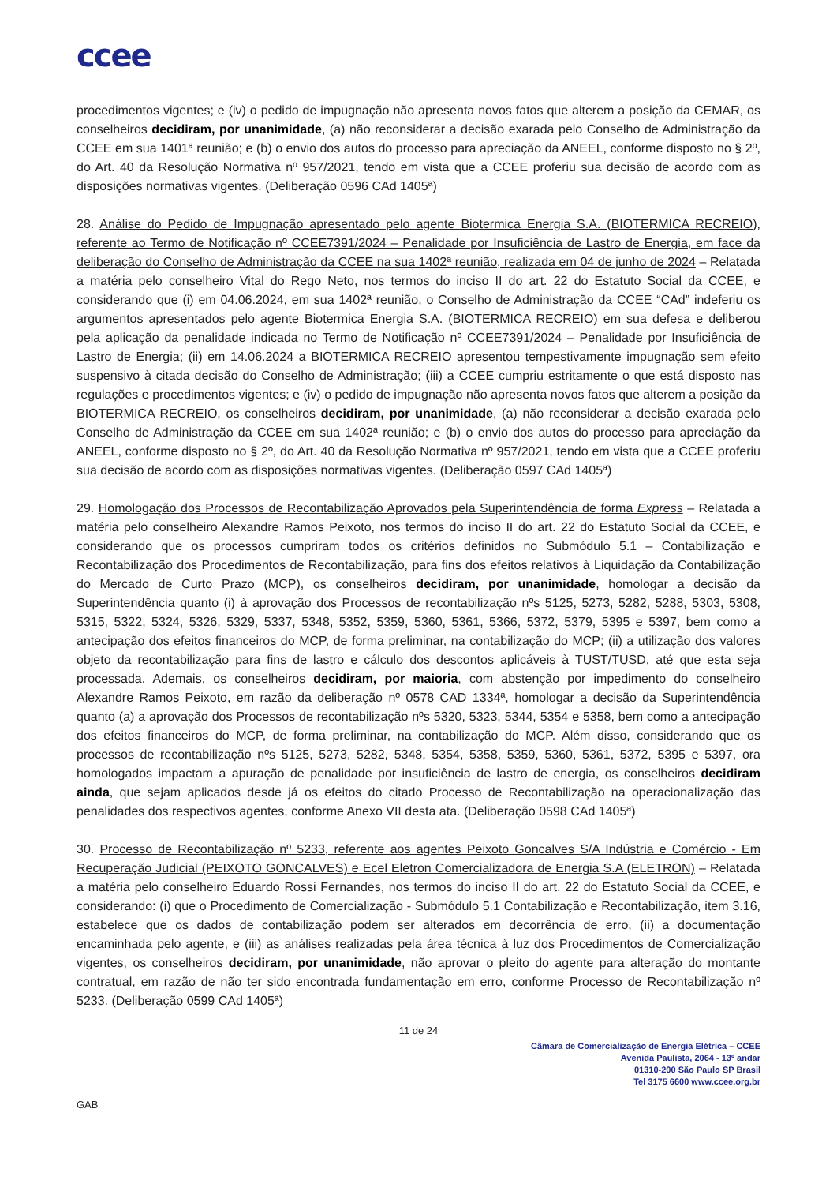ccee
procedimentos vigentes; e (iv) o pedido de impugnação não apresenta novos fatos que alterem a posição da CEMAR, os conselheiros decidiram, por unanimidade, (a) não reconsiderar a decisão exarada pelo Conselho de Administração da CCEE em sua 1401ª reunião; e (b) o envio dos autos do processo para apreciação da ANEEL, conforme disposto no § 2º, do Art. 40 da Resolução Normativa nº 957/2021, tendo em vista que a CCEE proferiu sua decisão de acordo com as disposições normativas vigentes. (Deliberação 0596 CAd 1405ª)
28. Análise do Pedido de Impugnação apresentado pelo agente Biotermica Energia S.A. (BIOTERMICA RECREIO), referente ao Termo de Notificação nº CCEE7391/2024 – Penalidade por Insuficiência de Lastro de Energia, em face da deliberação do Conselho de Administração da CCEE na sua 1402ª reunião, realizada em 04 de junho de 2024 – Relatada a matéria pelo conselheiro Vital do Rego Neto, nos termos do inciso II do art. 22 do Estatuto Social da CCEE, e considerando que (i) em 04.06.2024, em sua 1402ª reunião, o Conselho de Administração da CCEE “CAd” indeferiu os argumentos apresentados pelo agente Biotermica Energia S.A. (BIOTERMICA RECREIO) em sua defesa e deliberou pela aplicação da penalidade indicada no Termo de Notificação nº CCEE7391/2024 – Penalidade por Insuficiência de Lastro de Energia; (ii) em 14.06.2024 a BIOTERMICA RECREIO apresentou tempestivamente impugnação sem efeito suspensivo à citada decisão do Conselho de Administração; (iii) a CCEE cumpriu estritamente o que está disposto nas regulações e procedimentos vigentes; e (iv) o pedido de impugnação não apresenta novos fatos que alterem a posição da BIOTERMICA RECREIO, os conselheiros decidiram, por unanimidade, (a) não reconsiderar a decisão exarada pelo Conselho de Administração da CCEE em sua 1402ª reunião; e (b) o envio dos autos do processo para apreciação da ANEEL, conforme disposto no § 2º, do Art. 40 da Resolução Normativa nº 957/2021, tendo em vista que a CCEE proferiu sua decisão de acordo com as disposições normativas vigentes. (Deliberação 0597 CAd 1405ª)
29. Homologação dos Processos de Recontabilização Aprovados pela Superintendência de forma Express – Relatada a matéria pelo conselheiro Alexandre Ramos Peixoto, nos termos do inciso II do art. 22 do Estatuto Social da CCEE, e considerando que os processos cumpriram todos os critérios definidos no Submódulo 5.1 – Contabilização e Recontabilização dos Procedimentos de Recontabilização, para fins dos efeitos relativos à Liquidação da Contabilização do Mercado de Curto Prazo (MCP), os conselheiros decidiram, por unanimidade, homologar a decisão da Superintendência quanto (i) à aprovação dos Processos de recontabilização nºs 5125, 5273, 5282, 5288, 5303, 5308, 5315, 5322, 5324, 5326, 5329, 5337, 5348, 5352, 5359, 5360, 5361, 5366, 5372, 5379, 5395 e 5397, bem como a antecipação dos efeitos financeiros do MCP, de forma preliminar, na contabilização do MCP; (ii) a utilização dos valores objeto da recontabilização para fins de lastro e cálculo dos descontos aplicáveis à TUST/TUSD, até que esta seja processada. Ademais, os conselheiros decidiram, por maioria, com abstenção por impedimento do conselheiro Alexandre Ramos Peixoto, em razão da deliberação nº 0578 CAD 1334ª, homologar a decisão da Superintendência quanto (a) a aprovação dos Processos de recontabilização nºs 5320, 5323, 5344, 5354 e 5358, bem como a antecipação dos efeitos financeiros do MCP, de forma preliminar, na contabilização do MCP. Além disso, considerando que os processos de recontabilização nºs 5125, 5273, 5282, 5348, 5354, 5358, 5359, 5360, 5361, 5372, 5395 e 5397, ora homologados impactam a apuração de penalidade por insuficiência de lastro de energia, os conselheiros decidiram ainda, que sejam aplicados desde já os efeitos do citado Processo de Recontabilização na operacionalização das penalidades dos respectivos agentes, conforme Anexo VII desta ata. (Deliberação 0598 CAd 1405ª)
30. Processo de Recontabilização nº 5233, referente aos agentes Peixoto Goncalves S/A Indústria e Comércio - Em Recuperação Judicial (PEIXOTO GONCALVES) e Ecel Eletron Comercializadora de Energia S.A (ELETRON) – Relatada a matéria pelo conselheiro Eduardo Rossi Fernandes, nos termos do inciso II do art. 22 do Estatuto Social da CCEE, e considerando: (i) que o Procedimento de Comercialização - Submódulo 5.1 Contabilização e Recontabilização, item 3.16, estabelece que os dados de contabilização podem ser alterados em decorrência de erro, (ii) a documentação encaminhada pelo agente, e (iii) as análises realizadas pela área técnica à luz dos Procedimentos de Comercialização vigentes, os conselheiros decidiram, por unanimidade, não aprovar o pleito do agente para alteração do montante contratual, em razão de não ter sido encontrada fundamentação em erro, conforme Processo de Recontabilização nº 5233. (Deliberação 0599 CAd 1405ª)
11 de 24
Câmara de Comercialização de Energia Elétrica – CCEE
Avenida Paulista, 2064 - 13º andar
01310-200 São Paulo SP Brasil
Tel 3175 6600 www.ccee.org.br
GAB